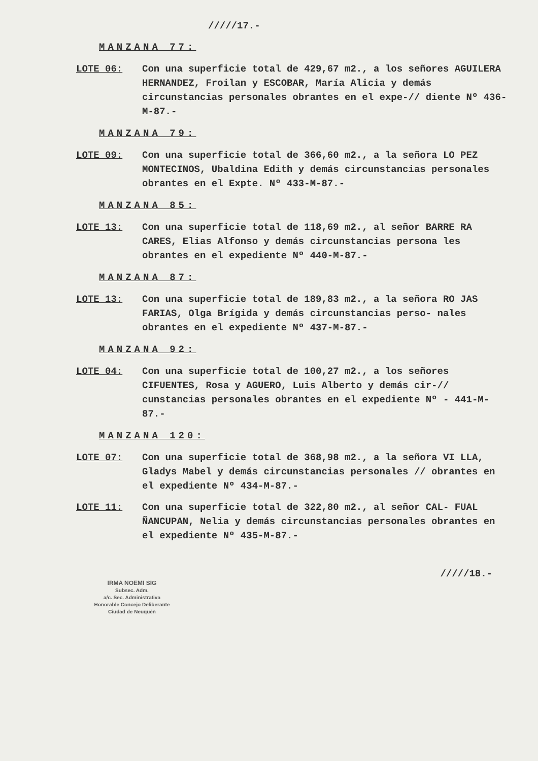/////17.-
MANZANA 77:
LOTE 06: Con una superficie total de 429,67 m2., a los señores AGUILERA HERNANDEZ, Froilan y ESCOBAR, María Alicia y demás circunstancias personales obrantes en el expe-// diente Nº 436-M-87.-
MANZANA 79:
LOTE 09: Con una superficie total de 366,60 m2., a la señora LO PEZ MONTECINOS, Ubaldina Edith y demás circunstancias personales obrantes en el Expte. Nº 433-M-87.-
MANZANA 85:
LOTE 13: Con una superficie total de 118,69 m2., al señor BARRE RA CARES, Elias Alfonso y demás circunstancias persona les obrantes en el expediente Nº 440-M-87.-
MANZANA 87:
LOTE 13: Con una superficie total de 189,83 m2., a la señora RO JAS FARIAS, Olga Brígida y demás circunstancias perso- nales obrantes en el expediente Nº 437-M-87.-
MANZANA 92:
LOTE 04: Con una superficie total de 100,27 m2., a los señores CIFUENTES, Rosa y AGUERO, Luis Alberto y demás cir-// cunstancias personales obrantes en el expediente Nº - 441-M-87.-
MANZANA 120:
LOTE 07: Con una superficie total de 368,98 m2., a la señora VI LLA, Gladys Mabel y demás circunstancias personales // obrantes en el expediente Nº 434-M-87.-
LOTE 11: Con una superficie total de 322,80 m2., al señor CAL- FUAL ÑANCUPAN, Nelia y demás circunstancias personales obrantes en el expediente Nº 435-M-87.-
/////18.-
IRMA NOEMI SIG
Subsec. Adm.
a/c. Sec. Administrativa
Honorable Concejo Deliberante
Ciudad de Neuquén